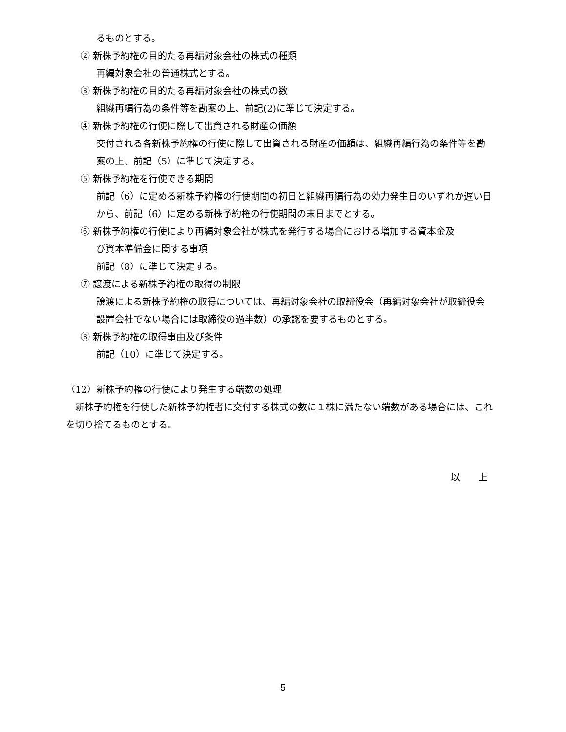るものとする。
② 新株予約権の目的たる再編対象会社の株式の種類
再編対象会社の普通株式とする。
③ 新株予約権の目的たる再編対象会社の株式の数
組織再編行為の条件等を勘案の上、前記(2)に準じて決定する。
④ 新株予約権の行使に際して出資される財産の価額
交付される各新株予約権の行使に際して出資される財産の価額は、組織再編行為の条件等を勘案の上、前記（5）に準じて決定する。
⑤ 新株予約権を行使できる期間
前記（6）に定める新株予約権の行使期間の初日と組織再編行為の効力発生日のいずれか遅い日から、前記（6）に定める新株予約権の行使期間の末日までとする。
⑥ 新株予約権の行使により再編対象会社が株式を発行する場合における増加する資本金及
び資本準備金に関する事項
前記（8）に準じて決定する。
⑦ 譲渡による新株予約権の取得の制限
譲渡による新株予約権の取得については、再編対象会社の取締役会（再編対象会社が取締役会設置会社でない場合には取締役の過半数）の承認を要するものとする。
⑧ 新株予約権の取得事由及び条件
前記（10）に準じて決定する。
（12）新株予約権の行使により発生する端数の処理
　新株予約権を行使した新株予約権者に交付する株式の数に１株に満たない端数がある場合には、これを切り捨てるものとする。
以　　上
5